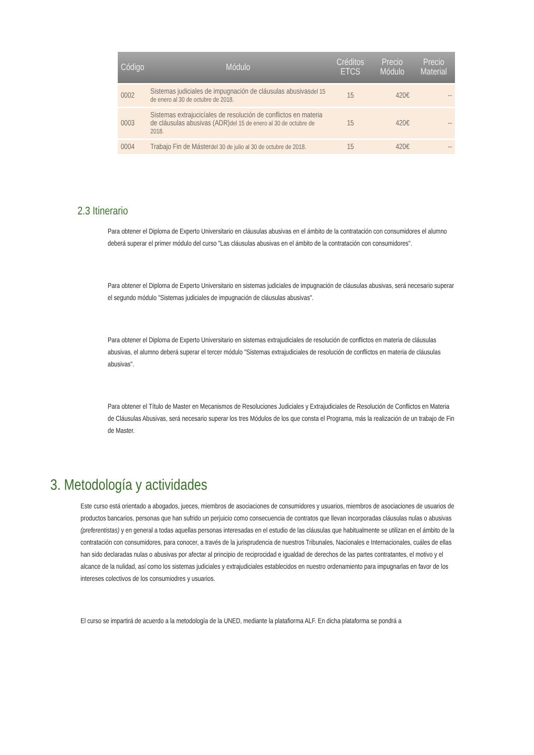| Código | Módulo | Créditos ETCS | Precio Módulo | Precio Material |
| --- | --- | --- | --- | --- |
| 0002 | Sistemas judiciales de impugnación de cláusulas abusivas del 15 de enero al 30 de octubre de 2018. | 15 | 420€ | -- |
| 0003 | Sistemas extrajucicíales de resolución de conflictos en materia de cláusulas abusivas (ADR) del 15 de enero al 30 de octubre de 2018. | 15 | 420€ | -- |
| 0004 | Trabajo Fin de Máster del 30 de julio al 30 de octubre de 2018. | 15 | 420€ | -- |
2.3 Itinerario
Para obtener el Diploma de Experto Universitario en cláusulas abusivas en el ámbito de la contratación con consumidores el alumno deberá superar el primer módulo del curso "Las cláusulas abusivas en el ámbito de la contratación con consumidores".
Para obtener el Diploma de Experto Universitario en sistemas judiciales de impugnación de cláusulas abusivas, será necesario superar el segundo módulo "Sistemas judiciales de impugnación de cláusulas abusivas".
Para obtener el Diploma de Experto Universitario en sistemas extrajudiciales de resolución de conflictos en materia de cláusulas abusivas, el alumno deberá superar el tercer módulo "Sistemas extrajudiciales de resolución de conflictos en materia de cláusulas abusivas".
Para obtener el Título de Master en Mecanismos de Resoluciones Judiciales y Extrajudiciales de Resolución de Conflictos en Materia de Cláusulas Abusivas, será necesario superar los tres Módulos de los que consta el Programa, más la realización de un trabajo de Fin de Master.
3. Metodología y actividades
Este curso está orientado a abogados, jueces, miembros de asociaciones de consumidores y usuarios, miembros de asociaciones de usuarios de productos bancarios, personas que han sufrido un perjuicio como consecuencia de contratos que llevan incorporadas cláusulas nulas o abusivas (preferentistas) y en general a todas aquellas personas interesadas en el estudio de las cláusulas que habitualmente se utilizan en el ámbito de la contratación con consumidores, para conocer, a través de la jurisprudencia de nuestros Tribunales, Nacionales e Internacionales, cuáles de ellas han sido declaradas nulas o abusivas por afectar al principio de reciprocidad e igualdad de derechos de las partes contratantes, el motivo y el alcance de la nulidad, así como los sistemas judiciales y extrajudiciales establecidos en nuestro ordenamiento para impugnarlas en favor de los intereses colectivos de los consumiodres y usuarios.
El curso se impartirá de acuerdo a la metodología de la UNED, mediante la platafiorma ALF. En dicha plataforma se pondrá a